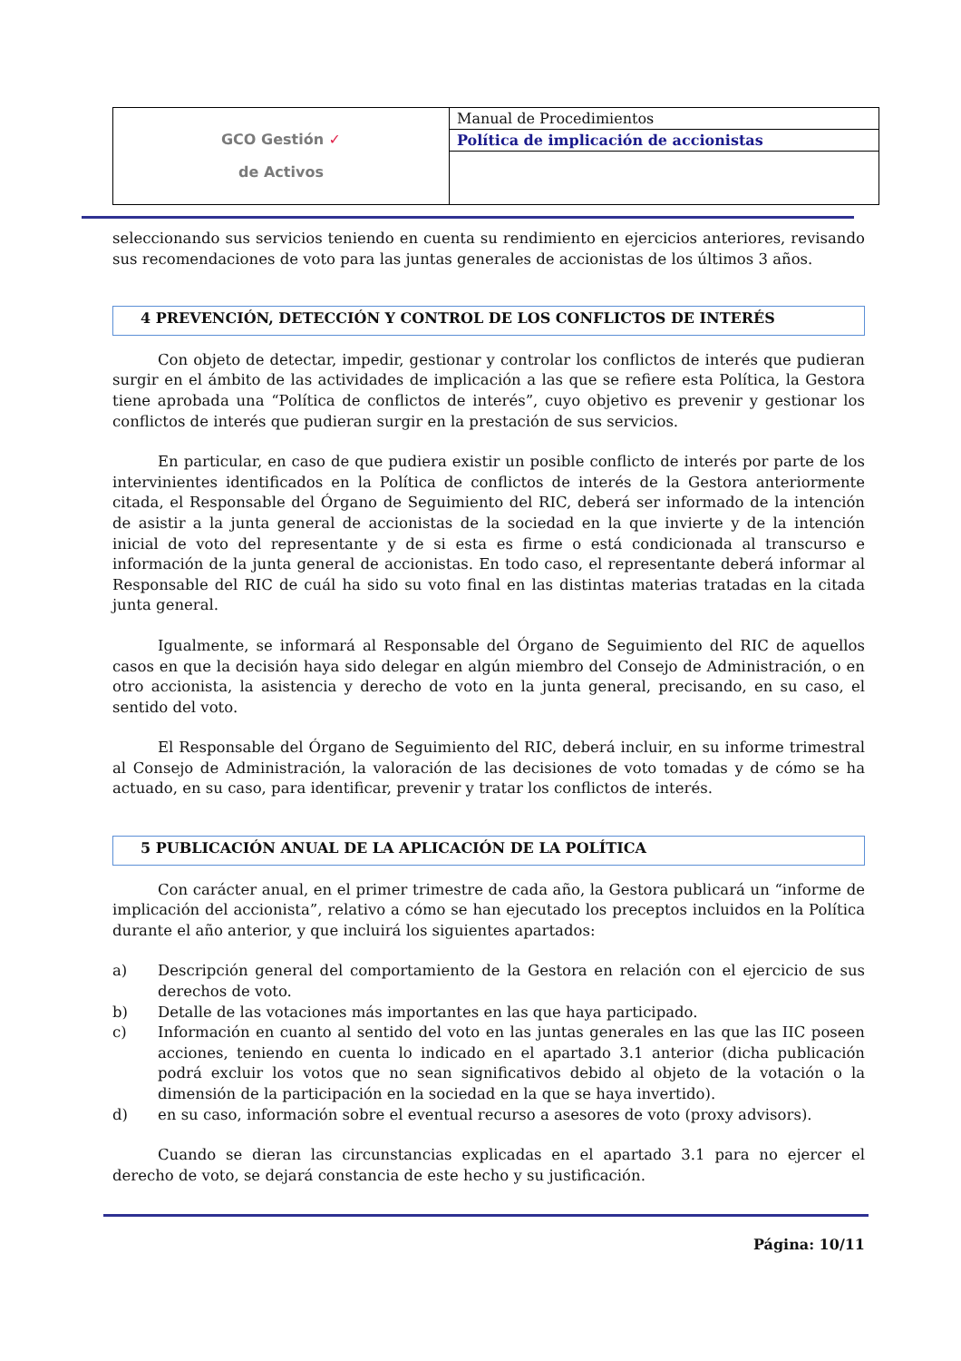| GCO Gestión ✓ de Activos | Manual de Procedimientos |
| | Política de implicación de accionistas |
seleccionando sus servicios teniendo en cuenta su rendimiento en ejercicios anteriores, revisando sus recomendaciones de voto para las juntas generales de accionistas de los últimos 3 años.
4 PREVENCIÓN, DETECCIÓN Y CONTROL DE LOS CONFLICTOS DE INTERÉS
Con objeto de detectar, impedir, gestionar y controlar los conflictos de interés que pudieran surgir en el ámbito de las actividades de implicación a las que se refiere esta Política, la Gestora tiene aprobada una “Política de conflictos de interés”, cuyo objetivo es prevenir y gestionar los conflictos de interés que pudieran surgir en la prestación de sus servicios.
En particular, en caso de que pudiera existir un posible conflicto de interés por parte de los intervinientes identificados en la Política de conflictos de interés de la Gestora anteriormente citada, el Responsable del Órgano de Seguimiento del RIC, deberá ser informado de la intención de asistir a la junta general de accionistas de la sociedad en la que invierte y de la intención inicial de voto del representante y de si esta es firme o está condicionada al transcurso e información de la junta general de accionistas. En todo caso, el representante deberá informar al Responsable del RIC de cuál ha sido su voto final en las distintas materias tratadas en la citada junta general.
Igualmente, se informará al Responsable del Órgano de Seguimiento del RIC de aquellos casos en que la decisión haya sido delegar en algún miembro del Consejo de Administración, o en otro accionista, la asistencia y derecho de voto en la junta general, precisando, en su caso, el sentido del voto.
El Responsable del Órgano de Seguimiento del RIC, deberá incluir, en su informe trimestral al Consejo de Administración, la valoración de las decisiones de voto tomadas y de cómo se ha actuado, en su caso, para identificar, prevenir y tratar los conflictos de interés.
5 PUBLICACIÓN ANUAL DE LA APLICACIÓN DE LA POLÍTICA
Con carácter anual, en el primer trimestre de cada año, la Gestora publicará un “informe de implicación del accionista”, relativo a cómo se han ejecutado los preceptos incluidos en la Política durante el año anterior, y que incluirá los siguientes apartados:
a) Descripción general del comportamiento de la Gestora en relación con el ejercicio de sus derechos de voto.
b) Detalle de las votaciones más importantes en las que haya participado.
c) Información en cuanto al sentido del voto en las juntas generales en las que las IIC poseen acciones, teniendo en cuenta lo indicado en el apartado 3.1 anterior (dicha publicación podrá excluir los votos que no sean significativos debido al objeto de la votación o la dimensión de la participación en la sociedad en la que se haya invertido).
d) en su caso, información sobre el eventual recurso a asesores de voto (proxy advisors).
Cuando se dieran las circunstancias explicadas en el apartado 3.1 para no ejercer el derecho de voto, se dejará constancia de este hecho y su justificación.
Página: 10/11